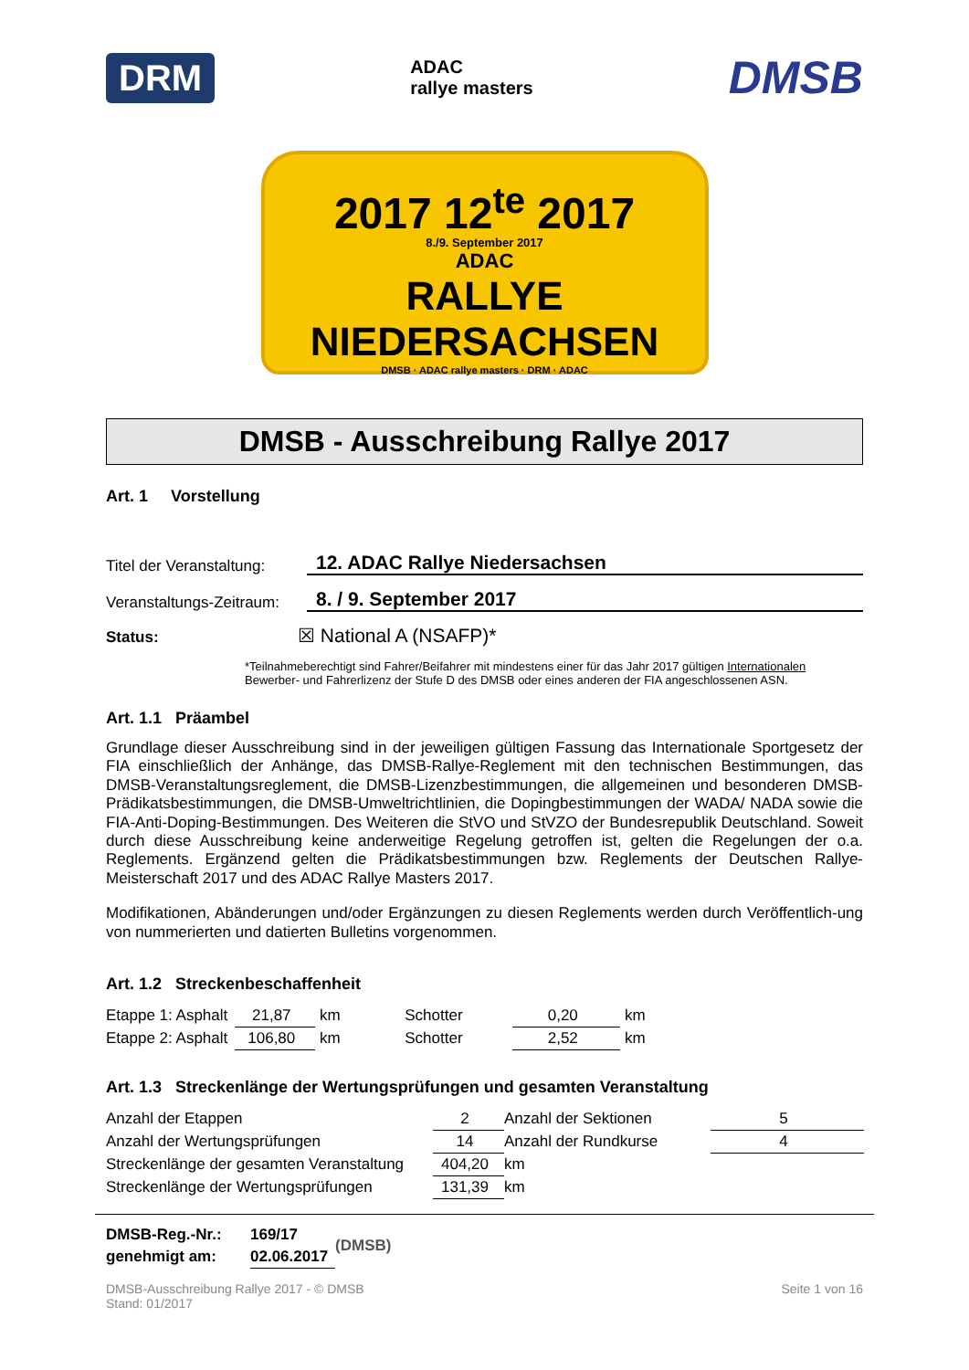DRM ADAC
rallye masters DMSB
2017 12<sup>te</sup> 2017
8./9. September 2017
ADAC
RALLYE NIEDERSACHSEN
DMSB · ADAC rallye masters · DRM · ADAC
DMSB - Ausschreibung Rallye 2017
Art. 1 Vorstellung
Titel der Veranstaltung: 12. ADAC Rallye Niedersachsen
Veranstaltungs-Zeitraum: 8. / 9. September 2017
Status: ☒ National A (NSAFP)*
*Teilnahmeberechtigt sind Fahrer/Beifahrer mit mindestens einer für das Jahr 2017 gültigen Internationalen Bewerber- und Fahrerlizenz der Stufe D des DMSB oder eines anderen der FIA angeschlossenen ASN.
Art. 1.1 Präambel
Grundlage dieser Ausschreibung sind in der jeweiligen gültigen Fassung das Internationale Sportgesetz der FIA einschließlich der Anhänge, das DMSB-Rallye-Reglement mit den technischen Bestimmungen, das DMSB-Veranstaltungsreglement, die DMSB-Lizenzbestimmungen, die allgemeinen und besonderen DMSB-Prädikatsbestimmungen, die DMSB-Umweltrichtlinien, die Dopingbestimmungen der WADA/ NADA sowie die FIA-Anti-Doping-Bestimmungen. Des Weiteren die StVO und StVZO der Bundesrepublik Deutschland. Soweit durch diese Ausschreibung keine anderweitige Regelung getroffen ist, gelten die Regelungen der o.a. Reglements. Ergänzend gelten die Prädikatsbestimmungen bzw. Reglements der Deutschen Rallye-Meisterschaft 2017 und des ADAC Rallye Masters 2017.
Modifikationen, Abänderungen und/oder Ergänzungen zu diesen Reglements werden durch Veröffentlich-ung von nummerierten und datierten Bulletins vorgenommen.
Art. 1.2 Streckenbeschaffenheit
| Etappe 1: Asphalt | 21,87 | km | Schotter | 0,20 | km |
| Etappe 2: Asphalt | 106,80 | km | Schotter | 2,52 | km |
Art. 1.3 Streckenlänge der Wertungsprüfungen und gesamten Veranstaltung
| Anzahl der Etappen | 2 | Anzahl der Sektionen | 5 |
| Anzahl der Wertungsprüfungen | 14 | Anzahl der Rundkurse | 4 |
| Streckenlänge der gesamten Veranstaltung | 404,20 | km | |
| Streckenlänge der Wertungsprüfungen | 131,39 | km | |
| DMSB-Reg.-Nr.: | 169/17 | (DMSB) |
| genehmigt am: | 02.06.2017 | |
DMSB-Ausschreibung Rallye 2017 - © DMSB
Stand: 01/2017 Seite 1 von 16